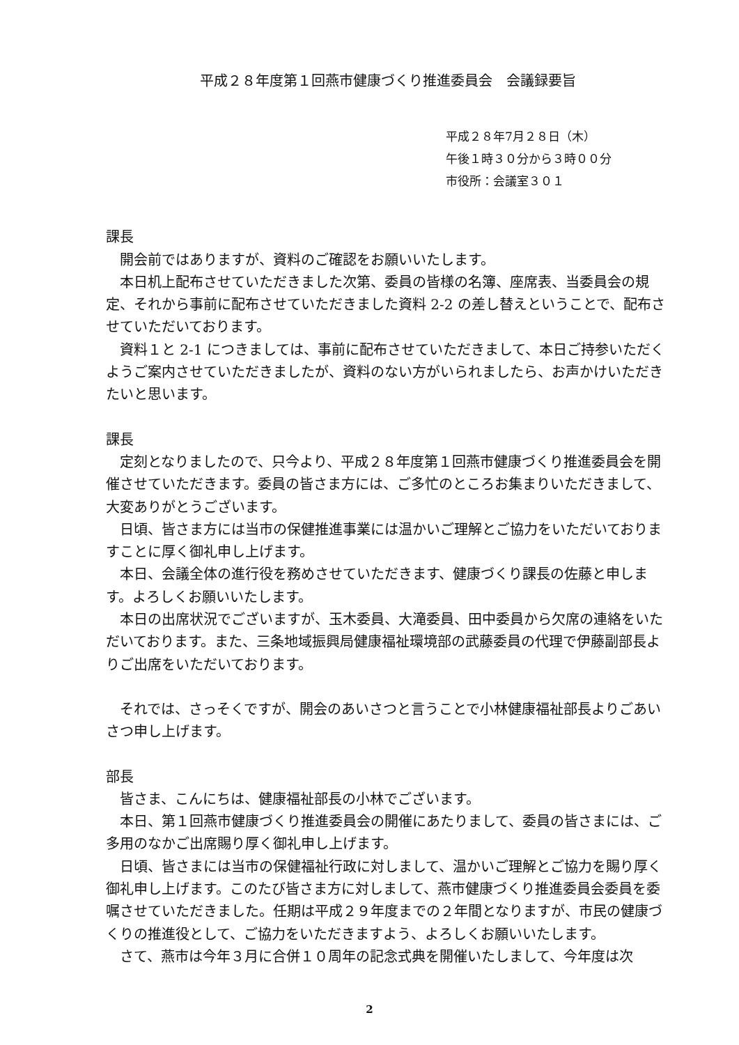平成２８年度第１回燕市健康づくり推進委員会　会議録要旨
平成２８年7月２８日（木）
午後１時３０分から３時００分
市役所：会議室３０１
課長
開会前ではありますが、資料のご確認をお願いいたします。
本日机上配布させていただきました次第、委員の皆様の名簿、座席表、当委員会の規定、それから事前に配布させていただきました資料 2-2 の差し替えということで、配布させていただいております。
資料１と 2-1 につきましては、事前に配布させていただきまして、本日ご持参いただくようご案内させていただきましたが、資料のない方がいられましたら、お声かけいただきたいと思います。
課長
定刻となりましたので、只今より、平成２８年度第１回燕市健康づくり推進委員会を開催させていただきます。委員の皆さま方には、ご多忙のところお集まりいただきまして、大変ありがとうございます。
日頃、皆さま方には当市の保健推進事業には温かいご理解とご協力をいただいておりますことに厚く御礼申し上げます。
本日、会議全体の進行役を務めさせていただきます、健康づくり課長の佐藤と申します。よろしくお願いいたします。
本日の出席状況でございますが、玉木委員、大滝委員、田中委員から欠席の連絡をいただいております。また、三条地域振興局健康福祉環境部の武藤委員の代理で伊藤副部長よりご出席をいただいております。
それでは、さっそくですが、開会のあいさつと言うことで小林健康福祉部長よりごあいさつ申し上げます。
部長
皆さま、こんにちは、健康福祉部長の小林でございます。
本日、第１回燕市健康づくり推進委員会の開催にあたりまして、委員の皆さまには、ご多用のなかご出席賜り厚く御礼申し上げます。
日頃、皆さまには当市の保健福祉行政に対しまして、温かいご理解とご協力を賜り厚く御礼申し上げます。このたび皆さま方に対しまして、燕市健康づくり推進委員会委員を委嘱させていただきました。任期は平成２９年度までの２年間となりますが、市民の健康づくりの推進役として、ご協力をいただきますよう、よろしくお願いいたします。
さて、燕市は今年３月に合併１０周年の記念式典を開催いたしまして、今年度は次
2